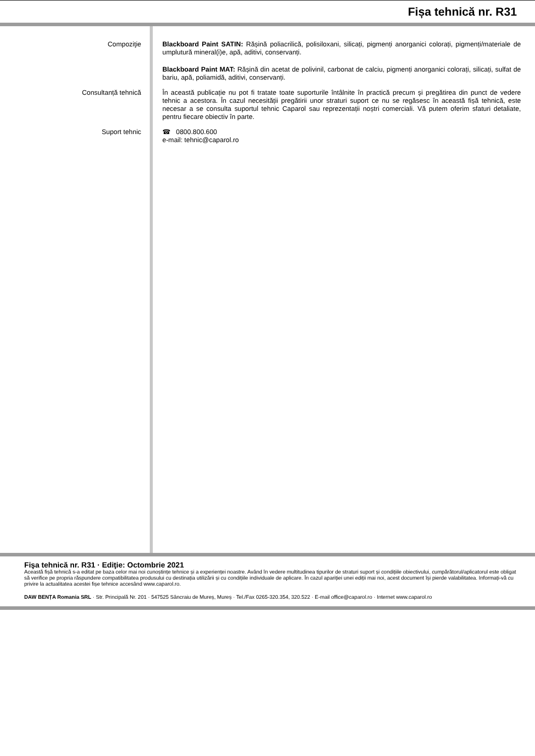Fișa tehnică nr. R31
Compoziţie Blackboard Paint SATIN: Rășină poliacrilică, polisiloxani, silicați, pigmenți anorganici colorați, pigmenți/materiale de umplutură mineral(i)e, apă, aditivi, conservanți.
Blackboard Paint MAT: Rășină din acetat de polivinil, carbonat de calciu, pigmenți anorganici colorați, silicați, sulfat de bariu, apă, poliamidă, aditivi, conservanți.
Consultanță tehnică În această publicație nu pot fi tratate toate suporturile întâlnite în practică precum şi pregătirea din punct de vedere tehnic a acestora. În cazul necesității pregătirii unor straturi suport ce nu se regăsesc în această fișă tehnică, este necesar a se consulta suportul tehnic Caparol sau reprezentații noștri comerciali. Vă putem oferim sfaturi detaliate, pentru fiecare obiectiv în parte.
Suport tehnic ☎ 0800.800.600
e-mail: tehnic@caparol.ro
Fişa tehnică nr. R31 · Ediţie: Octombrie 2021
Această fișă tehnică s-a editat pe baza celor mai noi cunoștințe tehnice și a experienței noastre. Având în vedere multitudinea tipurilor de straturi suport și condițiile obiectivului, cumpărătorul/aplicatorul este obligat să verifice pe propria răspundere compatibilitatea produsului cu destinația utilizării și cu condițiile individuale de aplicare. În cazul apariției unei ediții mai noi, acest document își pierde valabilitatea. Informați-vă cu privire la actualitatea acestei fișe tehnice accesând www.caparol.ro.
DAW BENȚA Romania SRL · Str. Principală Nr. 201 · 547525 Sâncraiu de Mureș, Mureș · Tel./Fax 0265-320.354, 320.522 · E-mail office@caparol.ro · Internet www.caparol.ro